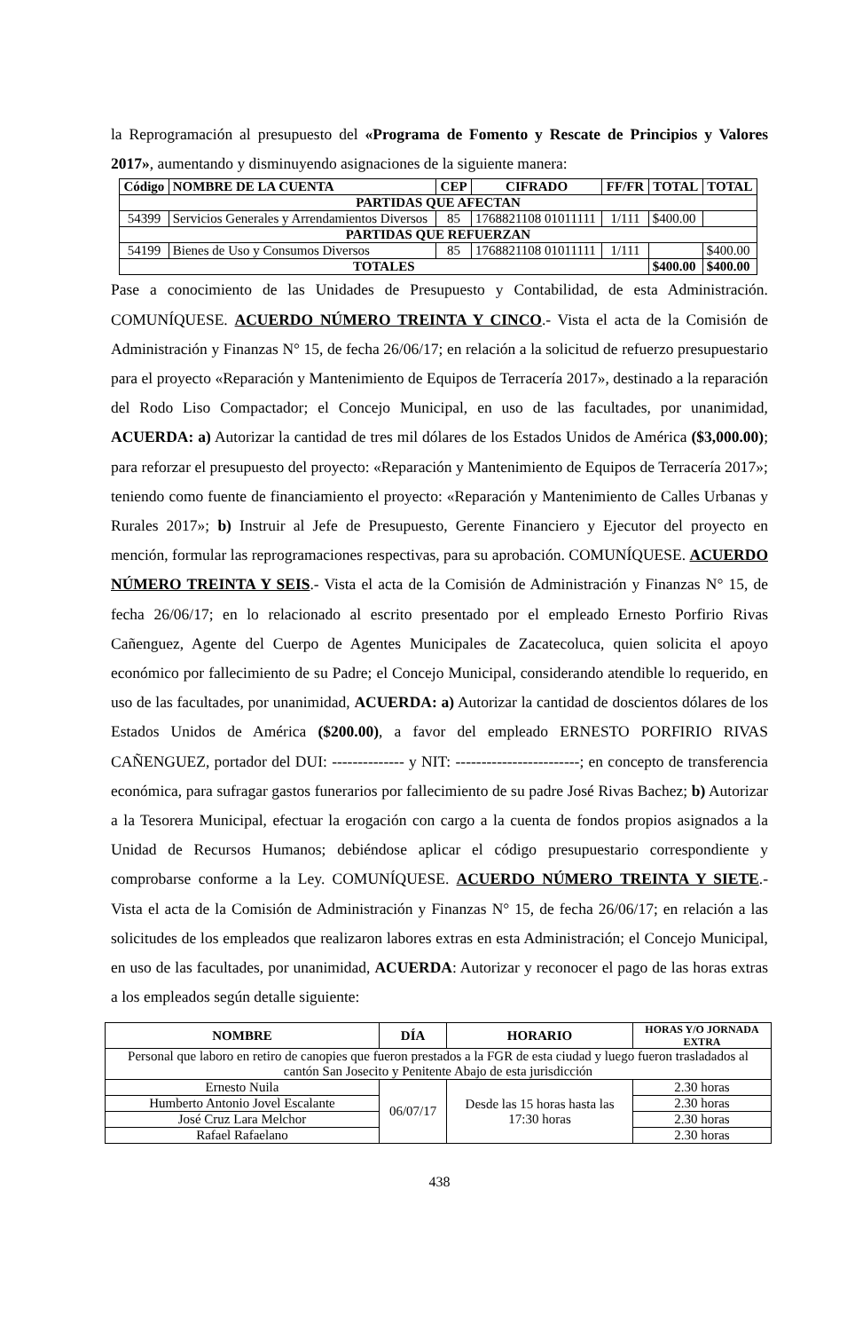la Reprogramación al presupuesto del «Programa de Fomento y Rescate de Principios y Valores 2017», aumentando y disminuyendo asignaciones de la siguiente manera:
| Código | NOMBRE DE LA CUENTA | CEP | CIFRADO | FF/FR | TOTAL | TOTAL |
| --- | --- | --- | --- | --- | --- | --- |
| PARTIDAS QUE AFECTAN | | | | | | |
| 54399 | Servicios Generales y Arrendamientos Diversos | 85 | 1768821108 01011111 | 1/111 | $400.00 | |
| PARTIDAS QUE REFUERZAN | | | | | | |
| 54199 | Bienes de Uso y Consumos Diversos | 85 | 1768821108 01011111 | 1/111 | | $400.00 |
| TOTALES | | | | | $400.00 | $400.00 |
Pase a conocimiento de las Unidades de Presupuesto y Contabilidad, de esta Administración. COMUNÍQUESE. ACUERDO NÚMERO TREINTA Y CINCO.- Vista el acta de la Comisión de Administración y Finanzas N° 15, de fecha 26/06/17; en relación a la solicitud de refuerzo presupuestario para el proyecto «Reparación y Mantenimiento de Equipos de Terracería 2017», destinado a la reparación del Rodo Liso Compactador; el Concejo Municipal, en uso de las facultades, por unanimidad, ACUERDA: a) Autorizar la cantidad de tres mil dólares de los Estados Unidos de América ($3,000.00); para reforzar el presupuesto del proyecto: «Reparación y Mantenimiento de Equipos de Terracería 2017»; teniendo como fuente de financiamiento el proyecto: «Reparación y Mantenimiento de Calles Urbanas y Rurales 2017»; b) Instruir al Jefe de Presupuesto, Gerente Financiero y Ejecutor del proyecto en mención, formular las reprogramaciones respectivas, para su aprobación. COMUNÍQUESE. ACUERDO NÚMERO TREINTA Y SEIS.- Vista el acta de la Comisión de Administración y Finanzas N° 15, de fecha 26/06/17; en lo relacionado al escrito presentado por el empleado Ernesto Porfirio Rivas Cañenguez, Agente del Cuerpo de Agentes Municipales de Zacatecoluca, quien solicita el apoyo económico por fallecimiento de su Padre; el Concejo Municipal, considerando atendible lo requerido, en uso de las facultades, por unanimidad, ACUERDA: a) Autorizar la cantidad de doscientos dólares de los Estados Unidos de América ($200.00), a favor del empleado ERNESTO PORFIRIO RIVAS CAÑENGUEZ, portador del DUI: -------------- y NIT: ------------------------; en concepto de transferencia económica, para sufragar gastos funerarios por fallecimiento de su padre José Rivas Bachez; b) Autorizar a la Tesorera Municipal, efectuar la erogación con cargo a la cuenta de fondos propios asignados a la Unidad de Recursos Humanos; debiéndose aplicar el código presupuestario correspondiente y comprobarse conforme a la Ley. COMUNÍQUESE. ACUERDO NÚMERO TREINTA Y SIETE.- Vista el acta de la Comisión de Administración y Finanzas N° 15, de fecha 26/06/17; en relación a las solicitudes de los empleados que realizaron labores extras en esta Administración; el Concejo Municipal, en uso de las facultades, por unanimidad, ACUERDA: Autorizar y reconocer el pago de las horas extras a los empleados según detalle siguiente:
| NOMBRE | DÍA | HORARIO | HORAS Y/O JORNADA EXTRA |
| --- | --- | --- | --- |
| Personal que laboro en retiro de canopies que fueron prestados a la FGR de esta ciudad y luego fueron trasladados al cantón San Josecito y Penitente Abajo de esta jurisdicción | | | |
| Ernesto Nuila | 06/07/17 | Desde las 15 horas hasta las 17:30 horas | 2.30 horas |
| Humberto Antonio Jovel Escalante | | | 2.30 horas |
| José Cruz Lara Melchor | | | 2.30 horas |
| Rafael Rafaelano | | | 2.30 horas |
438